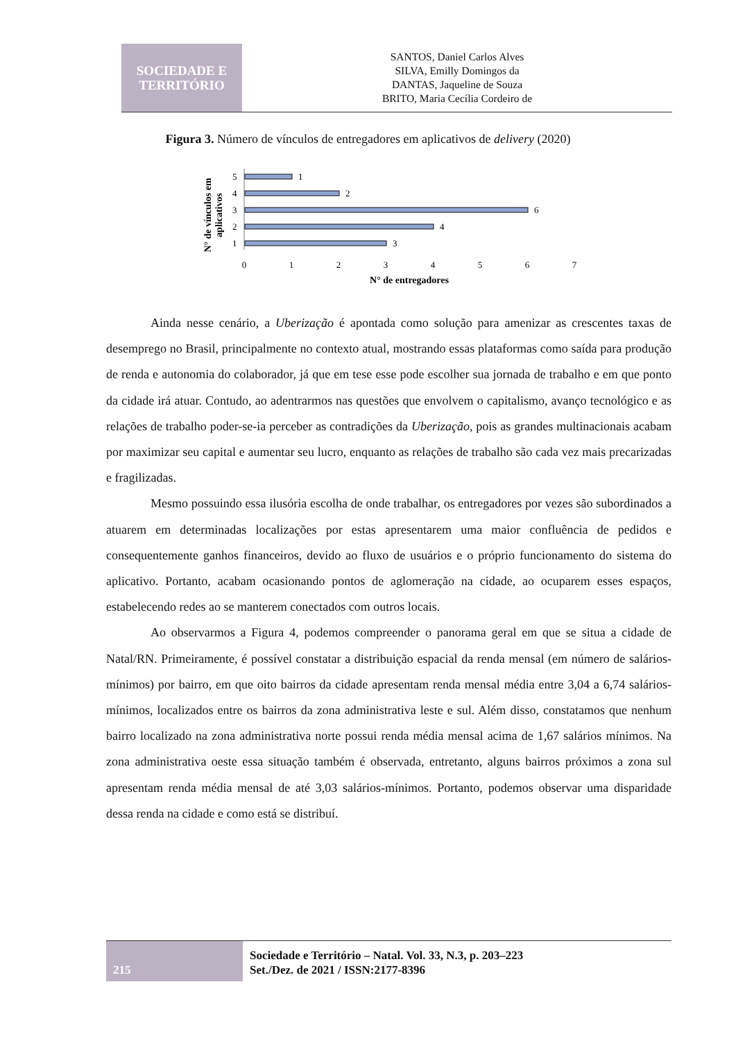SOCIEDADE E
TERRITÓRIO
SANTOS, Daniel Carlos Alves
SILVA, Emilly Domingos da
DANTAS, Jaqueline de Souza
BRITO, Maria Cecília Cordeiro de
Figura 3. Número de vínculos de entregadores em aplicativos de delivery (2020)
N° de vínculos em
aplicativos
5
4
3
2
1
1
2
6
4
3
0
1
2
3
4
5
6
7
N° de entregadores
Ainda nesse cenário, a Uberização é apontada como solução para amenizar as crescentes taxas de desemprego no Brasil, principalmente no contexto atual, mostrando essas plataformas como saída para produção de renda e autonomia do colaborador, já que em tese esse pode escolher sua jornada de trabalho e em que ponto da cidade irá atuar. Contudo, ao adentrarmos nas questões que envolvem o capitalismo, avanço tecnológico e as relações de trabalho poder-se-ia perceber as contradições da Uberização, pois as grandes multinacionais acabam por maximizar seu capital e aumentar seu lucro, enquanto as relações de trabalho são cada vez mais precarizadas e fragilizadas.
Mesmo possuindo essa ilusória escolha de onde trabalhar, os entregadores por vezes são subordinados a atuarem em determinadas localizações por estas apresentarem uma maior confluência de pedidos e consequentemente ganhos financeiros, devido ao fluxo de usuários e o próprio funcionamento do sistema do aplicativo. Portanto, acabam ocasionando pontos de aglomeração na cidade, ao ocuparem esses espaços, estabelecendo redes ao se manterem conectados com outros locais.
Ao observarmos a Figura 4, podemos compreender o panorama geral em que se situa a cidade de Natal/RN. Primeiramente, é possível constatar a distribuição espacial da renda mensal (em número de salários-mínimos) por bairro, em que oito bairros da cidade apresentam renda mensal média entre 3,04 a 6,74 salários-mínimos, localizados entre os bairros da zona administrativa leste e sul. Além disso, constatamos que nenhum bairro localizado na zona administrativa norte possui renda média mensal acima de 1,67 salários mínimos. Na zona administrativa oeste essa situação também é observada, entretanto, alguns bairros próximos a zona sul apresentam renda média mensal de até 3,03 salários-mínimos. Portanto, podemos observar uma disparidade dessa renda na cidade e como está se distribuí.
215
Sociedade e Território – Natal. Vol. 33, N.3, p. 203–223
Set./Dez. de 2021 / ISSN:2177-8396